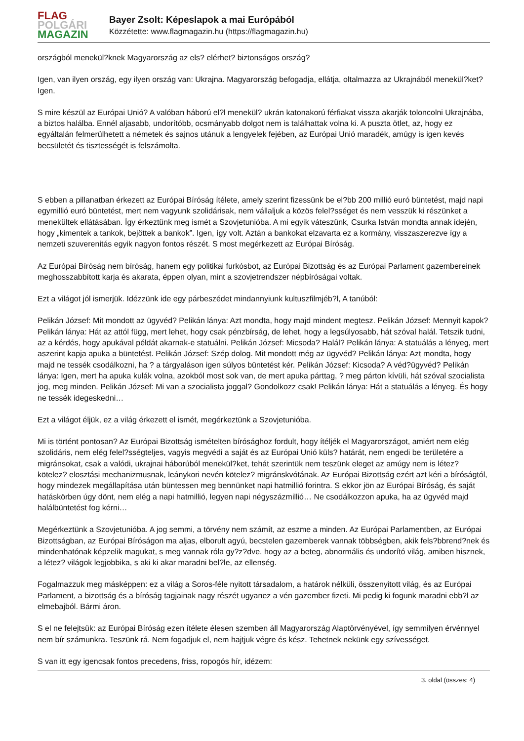FLAG
POLGÁRI
MAGAZIN
Bayer Zsolt: Képeslapok a mai Európából
Közzétette: www.flagmagazin.hu (https://flagmagazin.hu)
országból menekül?knek Magyarország az els? elérhet? biztonságos ország?
Igen, van ilyen ország, egy ilyen ország van: Ukrajna. Magyarország befogadja, ellátja, oltalmazza az Ukrajnából menekül?ket? Igen.
S mire készül az Európai Unió? A valóban háború el?l menekül? ukrán katonakorú férfiakat vissza akarják toloncolni Ukrajnába, a biztos halálba. Ennél aljasabb, undorítóbb, ocsmányabb dolgot nem is találhattak volna ki. A puszta ötlet, az, hogy ez egyáltalán felmerülhetett a németek és sajnos utánuk a lengyelek fejében, az Európai Unió maradék, amúgy is igen kevés becsületét és tisztességét is felszámolta.
S ebben a pillanatban érkezett az Európai Bíróság ítélete, amely szerint fizessünk be el?bb 200 millió euró büntetést, majd napi egymillió euró büntetést, mert nem vagyunk szolidárisak, nem vállaljuk a közös felel?sséget és nem vesszük ki részünket a menekültek ellátásában. Így érkeztünk meg ismét a Szovjetunióba. A mi egyik váteszünk, Csurka István mondta annak idején, hogy „kimentek a tankok, bejöttek a bankok”. Igen, így volt. Aztán a bankokat elzavarta ez a kormány, visszaszerezve így a nemzeti szuverenitás egyik nagyon fontos részét. S most megérkezett az Európai Bíróság.
Az Európai Bíróság nem bíróság, hanem egy politikai furkósbot, az Európai Bizottság és az Európai Parlament gazembereinek meghosszabbított karja és akarata, éppen olyan, mint a szovjetrendszer népbíróságai voltak.
Ezt a világot jól ismerjük. Idézzünk ide egy párbeszédet mindannyiunk kultuszfilmjéb?l, A tanúból:
Pelikán József: Mit mondott az ügyvéd? Pelikán lánya: Azt mondta, hogy majd mindent megtesz. Pelikán József: Mennyit kapok? Pelikán lánya: Hát az attól függ, mert lehet, hogy csak pénzbírság, de lehet, hogy a legsúlyosabb, hát szóval halál. Tetszik tudni, az a kérdés, hogy apukával példát akarnak-e statuálni. Pelikán József: Micsoda? Halál? Pelikán lánya: A statuálás a lényeg, mert aszerint kapja apuka a büntetést. Pelikán József: Szép dolog. Mit mondott még az ügyvéd? Pelikán lánya: Azt mondta, hogy majd ne tessék csodálkozni, ha ? a tárgyaláson igen súlyos büntetést kér. Pelikán József: Kicsoda? A véd?ügyvéd? Pelikán lánya: Igen, mert ha apuka kulák volna, azokból most sok van, de mert apuka párttag, ? meg párton kívüli, hát szóval szocialista jog, meg minden. Pelikán József: Mi van a szocialista joggal? Gondolkozz csak! Pelikán lánya: Hát a statuálás a lényeg. És hogy ne tessék idegeskedni…
Ezt a világot éljük, ez a világ érkezett el ismét, megérkeztünk a Szovjetunióba.
Mi is történt pontosan? Az Európai Bizottság ismételten bírósághoz fordult, hogy ítéljék el Magyarországot, amiért nem elég szolidáris, nem elég felel?sségteljes, vagyis megvédi a saját és az Európai Unió küls? határát, nem engedi be területére a migránsokat, csak a valódi, ukrajnai háborúból menekül?ket, tehát szerintük nem teszünk eleget az amúgy nem is létez? kötelez? elosztási mechanizmusnak, leánykori nevén kötelez? migránskvótának. Az Európai Bizottság ezért azt kéri a bíróságtól, hogy mindezek megállapítása után büntessen meg bennünket napi hatmillió forintra. S ekkor jön az Európai Bíróság, és saját hatáskörben úgy dönt, nem elég a napi hatmillió, legyen napi négyszázmillió… Ne csodálkozzon apuka, ha az ügyvéd majd halálbüntetést fog kérni…
Megérkeztünk a Szovjetunióba. A jog semmi, a törvény nem számít, az eszme a minden. Az Európai Parlamentben, az Európai Bizottságban, az Európai Bíróságon ma aljas, elborult agyú, becstelen gazemberek vannak többségben, akik fels?bbrend?nek és mindenhatónak képzelik magukat, s meg vannak róla gy?z?dve, hogy az a beteg, abnormális és undorító világ, amiben hisznek, a létez? világok legjobbika, s aki ki akar maradni bel?le, az ellenség.
Fogalmazzuk meg másképpen: ez a világ a Soros-féle nyitott társadalom, a határok nélküli, összenyitott világ, és az Európai Parlament, a bizottság és a bíróság tagjainak nagy részét ugyanez a vén gazember fizeti. Mi pedig ki fogunk maradni ebb?l az elmebajból. Bármi áron.
S el ne felejtsük: az Európai Bíróság ezen ítélete élesen szemben áll Magyarország Alaptörvényével, így semmilyen érvénnyel nem bír számunkra. Teszünk rá. Nem fogadjuk el, nem hajtjuk végre és kész. Tehetnek nekünk egy szívességet.
S van itt egy igencsak fontos precedens, friss, ropogós hír, idézem:
3. oldal (összes: 4)